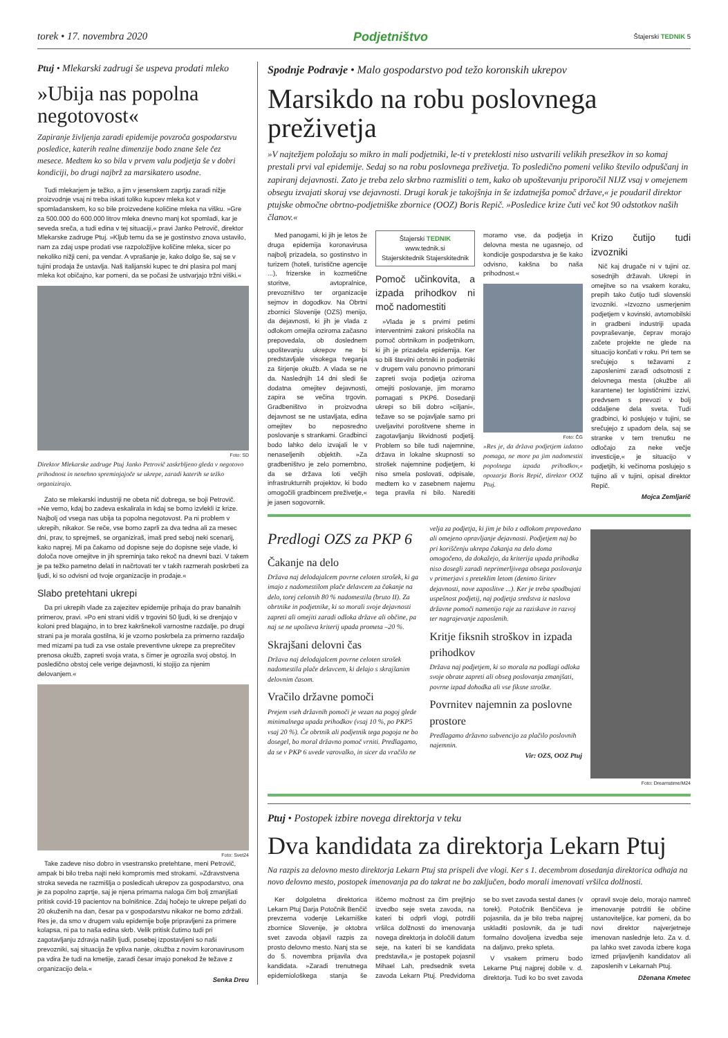torek • 17. novembra 2020 Podjetništvo Štajerski TEDNIK 5
Ptuj • Mlekarski zadrugi še uspeva prodati mleko
»Ubija nas popolna negotovost«
Zapiranje življenja zaradi epidemije povzroča gospodarstvu posledice, katerih realne dimenzije bodo znane šele čez mesece. Medtem ko so bila v prvem valu podjetja še v dobri kondiciji, bo drugi najbrž za marsikatero usodne.
Tudi mlekarjem je težko, a jim v jesenskem zaprtju zaradi nižje proizvodnje vsaj ni treba iskati toliko kupcev mleka kot v spomladanskem, ko so bile proizvedene količine mleka na višku. »Gre za 500.000 do 600.000 litrov mleka dnevno manj kot spomladi, kar je seveda sreča, a tudi edina v tej situaciji,« pravi Janko Petrovič, direktor Mlekarske zadruge Ptuj. »Kljub temu da se je gostinstvo znova ustavilo, nam za zdaj uspe prodati vse razpoložljive količine mleka, sicer po nekoliko nižji ceni, pa vendar. A vprašanje je, kako dolgo še, saj se v tujini prodaja že ustavlja. Naš italijanski kupec te dni plasira pol manj mleka kot običajno, kar pomeni, da se počasi že ustvarjajo tržni viški.«
Foto: SD
Direktor Mlekarske zadruge Ptuj Janko Petrovič zaskrbljeno gleda v negotovo prihodnost in nenehno spreminjajoče se ukrepe, zaradi katerih se težko organizirajo.
Zato se mlekarski industriji ne obeta nič dobrega, se boji Petrovič. »Ne vemo, kdaj bo zadeva eskalirala in kdaj se bomo izvlekli iz krize. Najbolj od vsega nas ubija ta popolna negotovost. Pa ni problem v ukrepih, nikakor. Se reče, vse bomo zaprli za dva tedna ali za mesec dni, prav, to sprejmeš, se organiziraš, imaš pred seboj neki scenarij, kako naprej. Mi pa čakamo od dopisne seje do dopisne seje vlade, ki določa nove omejitve in jih spreminja tako rekoč na dnevni bazi. V takem je pa težko pametno delati in načrtovati ter v takih razmerah poskrbeti za ljudi, ki so odvisni od tvoje organizacije in prodaje.«
Slabo pretehtani ukrepi
Da pri ukrepih vlade za zajezitev epidemije prihaja do prav banalnih primerov, pravi. »Po eni strani vidiš v trgovini 50 ljudi, ki se drenjajo v koloni pred blagajno, in to brez kakršnekoli varnostne razdalje, po drugi strani pa je morala gostilna, ki je vzorno poskrbela za primerno razdaljo med mizami pa tudi za vse ostale preventivne ukrepe za preprečitev prenosa okužb, zapreti svoja vrata, s čimer je ogrozila svoj obstoj. In posledično obstoj cele verige dejavnosti, ki stojijo za njenim delovanjem.«
Foto: Svet24
Take zadeve niso dobro in vsestransko pretehtane, meni Petrovič, ampak bi bilo treba najti neki kompromis med strokami. »Zdravstvena stroka seveda ne razmišlja o posledicah ukrepov za gospodarstvo, ona je za popolno zaprtje, saj je njena primarna naloga čim bolj zmanjšati pritisk covid-19 pacientov na bolnišnice. Zdaj hočejo te ukrepe peljati do 20 okuženih na dan, česar pa v gospodarstvu nikakor ne bomo zdržali. Res je, da smo v drugem valu epidemije bolje pripravljeni za primere kolapsa, ni pa to naša edina skrb. Velik pritisk čutimo tudi pri zagotavljanju zdravja naših ljudi, posebej izpostavljeni so naši prevozniki, saj situacija že vpliva nanje, okužba z novim koronavirusom pa vdira že tudi na kmetije, zaradi česar imajo ponekod že težave z organizacijo dela.«
Senka Dreu
Spodnje Podravje • Malo gospodarstvo pod težo koronskih ukrepov
Marsikdo na robu poslovnega preživetja
»V najtežjem položaju so mikro in mali podjetniki, le-ti v preteklosti niso ustvarili velikih presežkov in so komaj prestali prvi val epidemije. Sedaj so na robu poslovnega preživetja. To posledično pomeni veliko število odpuščanj in zapiranj dejavnosti. Zato je treba zelo skrbno razmisliti o tem, kako ob upoštevanju priporočil NIJZ vsaj v omejenem obsegu izvajati skoraj vse dejavnosti. Drugi korak je takojšnja in še izdatnejša pomoč države,« je poudaril direktor ptujske območne obrtno-podjetniške zbornice (OOZ) Boris Repič. »Posledice krize čuti več kot 90 odstotkov naših članov.«
Med panogami, ki jih je letos že druga epidemija koronavirusa najbolj prizadela, so gostinstvo in turizem (hoteli, turistične agencije ...), frizerske in kozmetične storitve, avtopralnice, prevozništvo ter organizacije sejmov in dogodkov. Na Obrtni zbornici Slovenije (OZS) menijo, da dejavnosti, ki jih je vlada z odlokom omejila oziroma začasno prepovedala, ob doslednem upoštevanju ukrepov ne bi predstavljale visokega tveganja za širjenje okužb. A vlada se ne da. Naslednjih 14 dni sledi še dodatna omejitev dejavnosti, zapira se večina trgovin. Gradbeništvo in proizvodna dejavnost se ne ustavljata, edina omejitev bo neposredno poslovanje s strankami. Gradbinci bodo lahko delo izvajali le v nenaseljenih objektih. »Za gradbeništvo je zelo pomembno, da se država loti večjih infrastrukturnih projektov, ki bodo omogočili gradbincem preživetje,« je jasen sogovornik.
Štajerski TEDNIK
www.tednik.si
Stajerskitednik Stajerskitednik
Pomoč učinkovita, a izpada prihodkov ni moč nadomestiti
»Vlada je s prvimi petimi interventnimi zakoni priskočila na pomoč obrtnikom in podjetnikom, ki jih je prizadela epidemija. Ker so bili številni obrtniki in podjetniki v drugem valu ponovno primorani zapreti svoja podjetja oziroma omejiti poslovanje, jim moramo pomagati s PKP6. Dosedanji ukrepi so bili dobro »ciljani«, težave so se pojavljale samo pri uveljavitvi poroštvene sheme in zagotavljanju likvidnosti podjetij. Problem so bile tudi najemnine, država in lokalne skupnosti so strošek najemnine podjetjem, ki niso smela poslovati, odpisale, medtem ko v zasebnem najemu tega pravila ni bilo. Narediti moramo vse, da podjetja in delovna mesta ne ugasnejo, od kondicije gospodarstva je še kako odvisno, kakšna bo naša prihodnost.«
Foto: ČG
»Res je, da država podjetjem izdatno pomaga, ne more pa jim nadomestiti popolnega izpada prihodkov,« opozarja Boris Repič, direktor OOZ Ptuj.
Krizo čutijo tudi izvozniki
Nič kaj drugače ni v tujini oz. sosednjih državah. Ukrepi in omejitve so na vsakem koraku, prepih tako čutijo tudi slovenski izvozniki. »Izvozno usmerjenim podjetjem v kovinski, avtomobilski in gradbeni industriji upada povpraševanje, čeprav morajo začete projekte ne glede na situacijo končati v roku. Pri tem se srečujejo s težavami z zaposlenimi zaradi odsotnosti z delovnega mesta (okužbe ali karantene) ter logističnimi izzivi, predvsem s prevozi v bolj oddaljene dela sveta. Tudi gradbinci, ki poslujejo v tujini, se srečujejo z upadom dela, saj se stranke v tem trenutku ne odločajo za neke večje investicije,« je situacijo v podjetjih, ki večinoma poslujejo s tujino ali v tujini, opisal direktor Repič.
Mojca Zemljarič
Predlogi OZS za PKP 6
Čakanje na delo
Država naj delodajalcem povrne celoten strošek, ki ga imajo z nadomestilom plače delavcem za čakanje na delo, torej celotnih 80 % nadomestila (bruto II). Za obrtnike in podjetnike, ki so morali svoje dejavnosti zapreti ali omejiti zaradi odloka države ali občine, pa naj se ne upošteva kriterij upada prometa –20 %.
Skrajšani delovni čas
Država naj delodajalcem povrne celoten strošek nadomestila plače delavcem, ki delajo s skrajšanim delovnim časom.
Vračilo državne pomoči
Prejem vseh državnih pomoči je vezan na pogoj glede minimalnega upada prihodkov (vsaj 10 %, po PKP5 vsaj 20 %). Če obrtnik ali podjetnik tega pogoja ne bo dosegel, bo moral državno pomoč vrniti. Predlagamo, da se v PKP 6 uvede varovalko, in sicer da vračilo ne velja za podjetja, ki jim je bilo z odlokom prepovedano ali omejeno opravljanje dejavnosti. Podjetjem naj bo pri koriščenju ukrepa čakanja na delo doma omogočeno, da dokažejo, da kriterija upada prihodka niso dosegli zaradi neprimerljivega obsega poslovanja v primerjavi s preteklim letom (denimo širitev dejavnosti, nove zaposlitve ...). Ker je treba spodbujati uspešnost podjetij, naj podjetja sredstva iz naslova državne pomoči namenijo raje za raziskave in razvoj ter nagrajevanje zaposlenih.
Kritje fiksnih stroškov in izpada prihodkov
Država naj podjetjem, ki so morala na podlagi odloka svoje obrate zapreti ali obseg poslovanja zmanjšati, povrne izpad dohodka ali vse fiksne stroške.
Povrnitev najemnin za poslovne prostore
Predlagamo državno subvencijo za plačilo poslovnih najemnin.
Vir: OZS, OOZ Ptuj
Foto: Dreamstime/M24
Ptuj • Postopek izbire novega direktorja v teku
Dva kandidata za direktorja Lekarn Ptuj
Na razpis za delovno mesto direktorja Lekarn Ptuj sta prispeli dve vlogi. Ker s 1. decembrom dosedanja direktorica odhaja na novo delovno mesto, postopek imenovanja pa do takrat ne bo zaključen, bodo morali imenovati vršilca dolžnosti.
Ker dolgoletna direktorica Lekarn Ptuj Darja Potočnik Benčič prevzema vodenje Lekarniške zbornice Slovenije, je oktobra svet zavoda objavil razpis za prosto delovno mesto. Nanj sta se do 5. novembra prijavila dva kandidata. »Zaradi trenutnega epidemiološkega stanja še iščemo možnost za čim prejšnjo izvedbo seje sveta zavoda, na kateri bi odprli vlogi, potrdili vršilca dolžnosti do imenovanja novega direktorja in določili datum seje, na kateri bi se kandidata predstavila,« je postopek pojasnil Mihael Lah, predsednik sveta zavoda Lekarn Ptuj. Predvidoma se bo svet zavoda sestal danes (v torek). Potočnik Benčičeva je pojasnila, da je bilo treba najprej uskladiti poslovnik, da je tudi formalno dovoljena izvedba seje na daljavo, preko spleta.
V vsakem primeru bodo Lekarne Ptuj najprej dobile v. d. direktorja. Tudi ko bo svet zavoda opravil svoje delo, morajo namreč imenovanje potrditi še občine ustanoviteljice, kar pomeni, da bo novi direktor najverjetneje imenovan naslednje leto. Za v. d. pa lahko svet zavoda izbere koga izmed prijavljenih kandidatov ali zaposlenih v Lekarnah Ptuj.
Dženana Kmetec